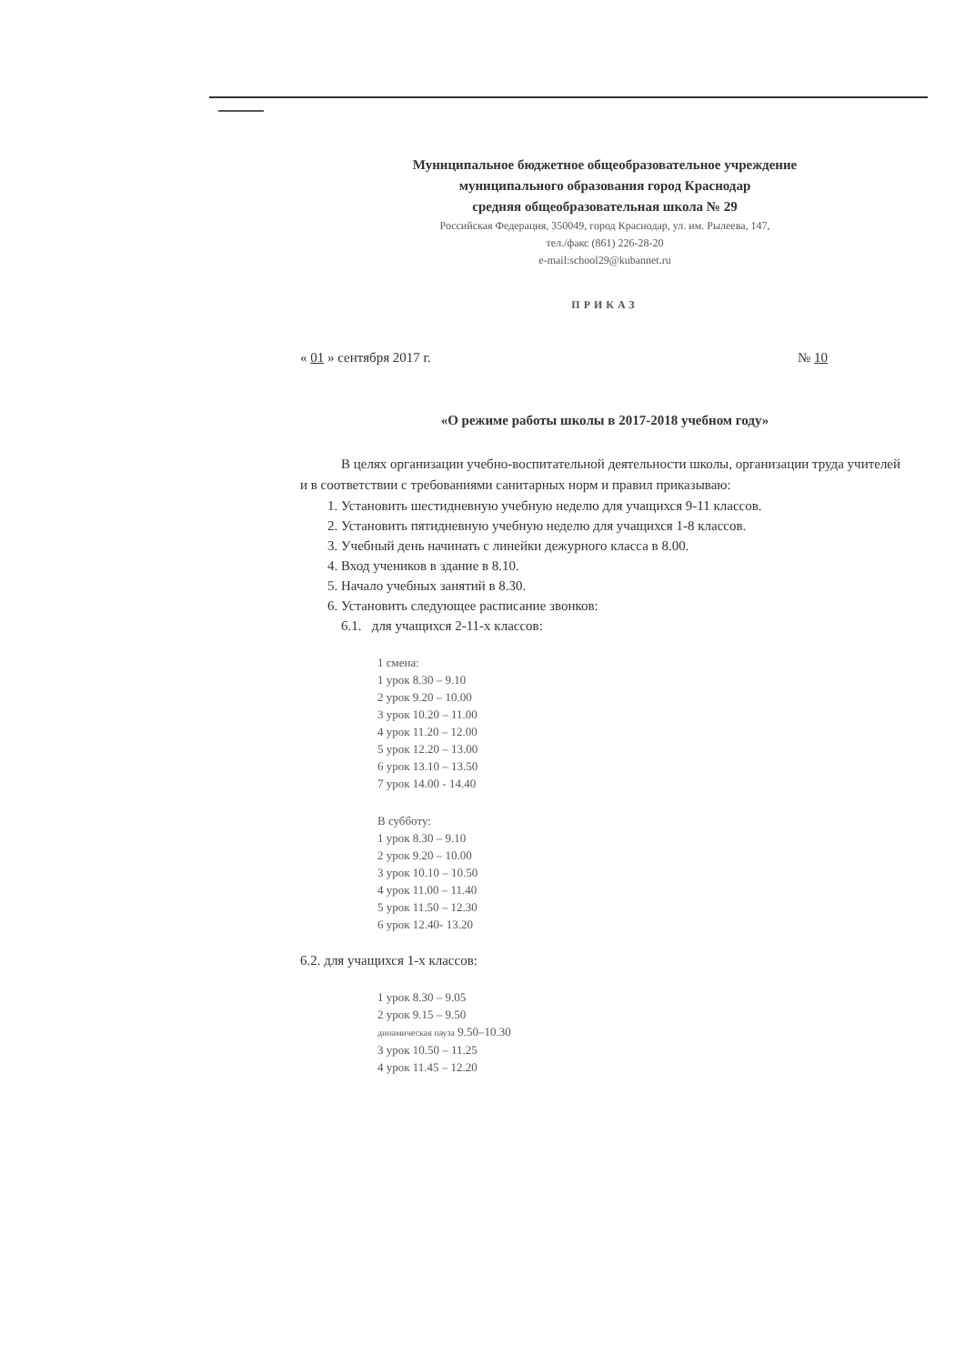Муниципальное бюджетное общеобразовательное учреждение
муниципального образования город Краснодар
средняя общеобразовательная школа № 29
Российская Федерация, 350049, город Краснодар, ул. им. Рылеева, 147,
тел./факс (861) 226-28-20
e-mail:school29@kubannet.ru
ПРИКАЗ
« 01 » сентября 2017 г. № 10
«О режиме работы школы в 2017-2018 учебном году»
В целях организации учебно-воспитательной деятельности школы, организации труда учителей и в соответствии с требованиями санитарных норм и правил приказываю:
1. Установить шестидневную учебную неделю для учащихся 9-11 классов.
2. Установить пятидневную учебную неделю для учащихся 1-8 классов.
3. Учебный день начинать с линейки дежурного класса в 8.00.
4. Вход учеников в здание в 8.10.
5. Начало учебных занятий в 8.30.
6. Установить следующее расписание звонков:
6.1. для учащихся 2-11-х классов:
1 смена:
1 урок 8.30 – 9.10
2 урок 9.20 – 10.00
3 урок 10.20 – 11.00
4 урок 11.20 – 12.00
5 урок 12.20 – 13.00
6 урок 13.10 – 13.50
7 урок 14.00 - 14.40
В субботу:
1 урок 8.30 – 9.10
2 урок 9.20 – 10.00
3 урок 10.10 – 10.50
4 урок 11.00 – 11.40
5 урок 11.50 – 12.30
6 урок 12.40- 13.20
6.2. для учащихся 1-х классов:
1 урок 8.30 – 9.05
2 урок 9.15 – 9.50
динамическая пауза 9.50–10.30
3 урок 10.50 – 11.25
4 урок 11.45 – 12.20